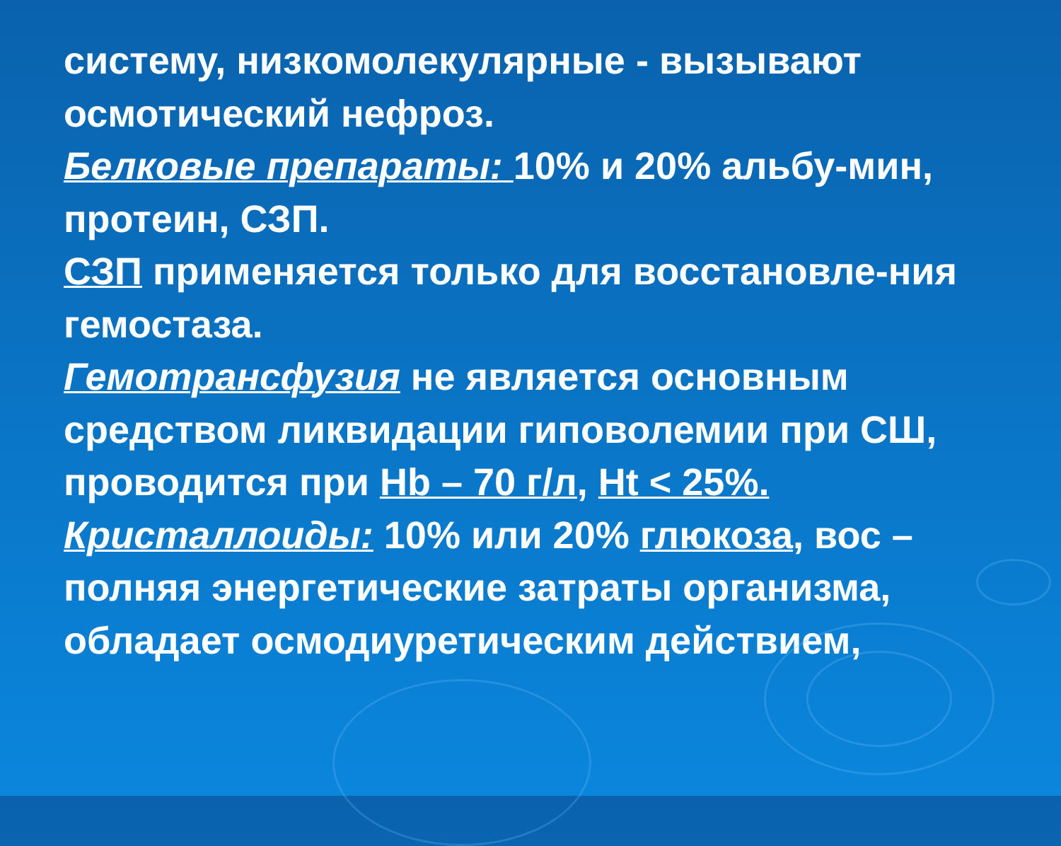систему, низкомолекулярные - вызывают осмотический нефроз.
Белковые препараты: 10% и 20% альбу-мин, протеин, СЗП.
СЗП применяется только для восстановле-ния гемостаза.
Гемотрансфузия не является основным средством ликвидации гиповолемии при СШ, проводится при Hb – 70 г/л, Ht < 25%.
Кристаллоиды: 10% или 20% глюкоза, вос – полняя энергетические затраты организма, обладает осмодиуретическим действием,